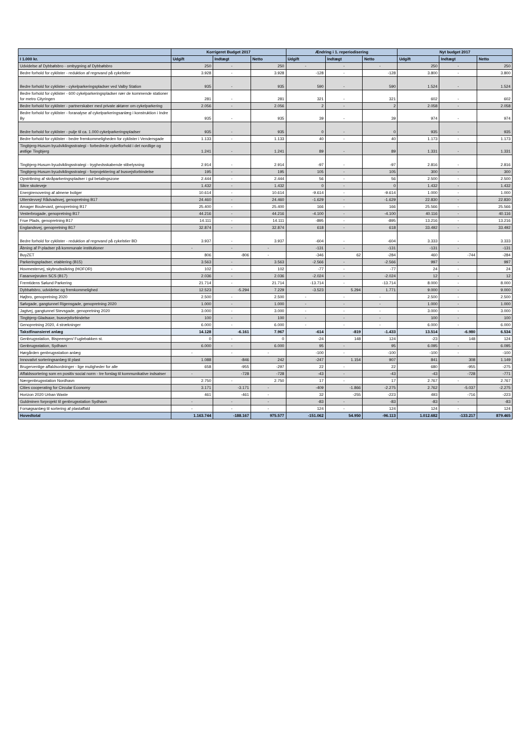| | Korrigeret Budget 2017 | | | Ændring i 1. reperiodisering | | | Nyt budget 2017 | | |
| --- | --- | --- | --- | --- | --- | --- | --- | --- | --- |
| I 1.000 kr. | Udgift | Indtægt | Netto | Udgift | Indtægt | Netto | Udgift | Indtægt | Netto |
| Udvidelse af Dybbølsbro - ombygning af Dybbølsbro | 250 | - | 250 | - | - | - | 250 | - | 250 |
| Bedre forhold for cyklister - reduktion af regnvand på cykelstier | 3.928 | - | 3.928 | -128 | - | -128 | 3.800 | - | 3.800 |
| Bedre forhold for cyklister - cykelparkeringspladser ved Valby Station | 935 | - | 935 | 590 | - | 590 | 1.524 | - | 1.524 |
| Bedre forhold for cyklister - 600 cykelparkeringspladser nær de kommende stationer for metro Cityringen | 281 | - | 281 | 321 | - | 321 | 602 | - | 602 |
| Bedre forhold for cyklister - partnerskaber med private aktører om cykelparkering | 2.056 | - | 2.056 | 2 | - | 2 | 2.058 | - | 2.058 |
| Bedre forhold for cyklister - foranalyse af cykelparkeringsanlæg i konstruktion i Indre By | 935 | - | 935 | 39 | - | 39 | 974 | - | 974 |
| Bedre forhold for cyklister - pulje til ca. 1.000 cykelparkeringspladser | 935 | - | 935 | 0 | - | 0 | 935 | - | 935 |
| Bedre forhold for cyklister - bedre fremkommeligheden for cyklister i Vendersgade | 1.133 | - | 1.133 | 40 | - | 40 | 1.173 | - | 1.173 |
| Tingbjerg-Husum byudviklingsstrategi - forbedrede cykelforhold i det nordlige og østlige Tingbjerg | 1.241 | - | 1.241 | 89 | - | 89 | 1.331 | - | 1.331 |
| Tingbjerg-Husum byudviklingsstrategi - tryghedsskabende stibelysning | 2.914 | - | 2.914 | -97 | - | -97 | 2.816 | - | 2.816 |
| Tingbjerg-Husum byudviklingsstrategi - forprojektering af busvejsforbindelse | 195 | - | 195 | 105 | - | 105 | 300 | - | 300 |
| Opstribning af skråparkeringspladser i gul betalingszone | 2.444 | - | 2.444 | 56 | - | 56 | 2.500 | - | 2.500 |
| Sikre skoleveje | 1.432 | - | 1.432 | 0 | - | 0 | 1.432 | - | 1.432 |
| Energirenovering af almene boliger | 10.614 | - | 10.614 | -9.614 | - | -9.614 | 1.000 | - | 1.000 |
| Utterslevvej/ Rådvadsvej, genopretning B17 | 24.460 | - | 24.460 | -1.629 | - | -1.629 | 22.830 | - | 22.830 |
| Amager Boulevard, genopretning B17 | 25.400 | - | 25.400 | 166 | - | 166 | 25.566 | - | 25.566 |
| Vesterbrogade, genopretning B17 | 44.216 | - | 44.216 | -4.100 | - | -4.100 | 40.116 | - | 40.116 |
| Frue Plads, genopretning B17 | 14.111 | - | 14.111 | -895 | - | -895 | 13.216 | - | 13.216 |
| Englandsvej, genopretning B17 | 32.874 | - | 32.874 | 618 | - | 618 | 33.492 | - | 33.492 |
| Bedre forhold for cyklister - reduktion af regnvand på cykelstier BD | 3.937 | - | 3.937 | -604 | - | -604 | 3.333 | - | 3.333 |
| Åbning af P-pladser på kommunale institutioner | - | - | - | -131 | - | -131 | -131 | - | -131 |
| BuyZET | 806 | -806 | - | -346 | 62 | -284 | 460 | -744 | -284 |
| Parkeringspladser, etablering (B15) | 3.563 | - | 3.563 | -2.566 | - | -2.566 | 997 | - | 997 |
| Hovmestervej, skybrudssikring (HOFOR) | 102 | - | 102 | -77 | - | -77 | 24 | - | 24 |
| Fasanvejsruten SCS (B17) | 2.036 | - | 2.036 | -2.024 | - | -2.024 | 12 | - | 12 |
| Fremtidens Sølund Parkering | 21.714 | - | 21.714 | -13.714 | - | -13.714 | 8.000 | - | 8.000 |
| Dybbølsbro, udvidelse og fremkommelighed | 12.523 | -5.294 | 7.229 | -3.523 | 5.294 | 1.771 | 9.000 | - | 9.000 |
| Højbro, genopretning 2020 | 2.500 | - | 2.500 | - | - | - | 2.500 | - | 2.500 |
| Sølvgade, gangtunnel Rigensgade, genopretning 2020 | 1.000 | - | 1.000 | - | - | - | 1.000 | - | 1.000 |
| Jagtvej, gangtunnel Stevsgade, genopretning 2020 | 3.000 | - | 3.000 | - | - | - | 3.000 | - | 3.000 |
| Tingbjerg-Gladsaxe, busvejsforbindelse | 100 | - | 100 | - | - | - | 100 | - | 100 |
| Genopretning 2020, 4 strækninger | 6.000 | - | 6.000 | - | - | - | 6.000 | - | 6.000 |
| Takstfinansieret anlæg | 14.128 | -6.161 | 7.967 | -614 | -819 | -1.433 | 13.514 | -6.980 | 6.534 |
| Genbrugsstation, Bispeengen/ Fuglebakken st. | 0 | - | 0 | -24 | 148 | 124 | -23 | 148 | 124 |
| Genbrugsstation, Sydhavn | 6.000 | - | 6.000 | 95 | - | 95 | 6.095 | - | 6.095 |
| Hørgården genbrugsstation anlæg | - | - | - | -100 | - | -100 | -100 | - | -100 |
| Innovativt sorteringsanlæg til plast | 1.088 | -846 | 242 | -247 | 1.154 | 907 | 841 | 308 | 1.149 |
| Brugervenlige affaldsordninger - lige muligheder for alle | 658 | -955 | -297 | 22 | - | 22 | 680 | -955 | -275 |
| Affaldssortering som en positiv social norm - tre forslag til kommunikative indsatser | - | -728 | -728 | -43 | - | -43 | -43 | -728 | -771 |
| Nærgenbrugsstation Nordhavn | 2.750 | - | 2.750 | 17 | - | 17 | 2.767 | - | 2.767 |
| Cities cooperating for Circular Economy | 3.171 | -3.171 | - | -409 | -1.866 | -2.275 | 2.762 | -5.037 | -2.275 |
| Horizon 2020 Urban Waste | 461 | -461 | - | 32 | -255 | -223 | 493 | -716 | -223 |
| Guldminen forprojekt til genbrugsstation Sydhavn | - | - | - | -83 | - | -83 | -83 | - | -83 |
| Forsøgsanlæg til sortering af plastaffald | - | - | - | 124 | - | 124 | 124 | - | 124 |
| Hovedtotal | 1.163.744 | -188.167 | 975.577 | -151.062 | 54.950 | -96.113 | 1.012.682 | -133.217 | 879.465 |